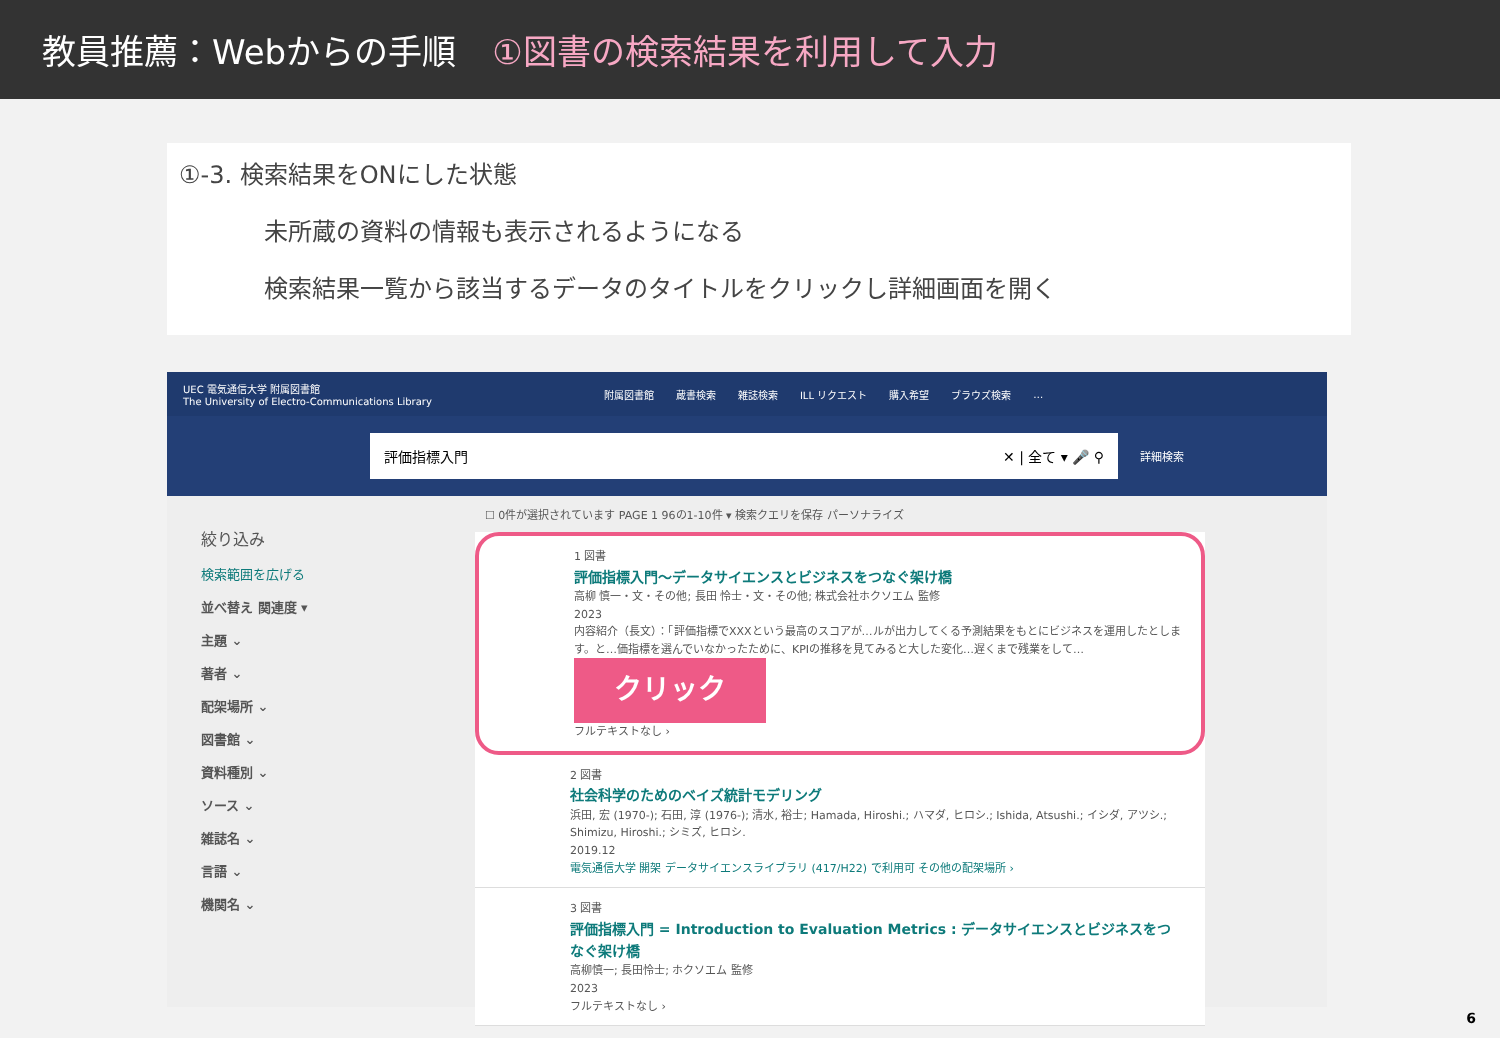教員推薦：Webからの手順 ①図書の検索結果を利用して入力
①-3. 検索結果をONにした状態
未所蔵の資料の情報も表示されるようになる
検索結果一覧から該当するデータのタイトルをクリックし詳細画面を開く
UEC 電気通信大学 附属図書館
The University of Electro-Communications Library 附属図書館 蔵書検索 雑誌検索 ILL リクエスト 購入希望 ブラウズ検索 …
評価指標入門 ✕ | 全て ▾ 🎤 ⚲
詳細検索
絞り込み
検索範囲を広げる
並べ替え 関連度 ▾
主題 ⌄
著者 ⌄
配架場所 ⌄
図書館 ⌄
資料種別 ⌄
ソース ⌄
雑誌名 ⌄
言語 ⌄
機関名 ⌄
☐ 0件が選択されています PAGE 1 96の1-10件 ▾ 検索クエリを保存 パーソナライズ
1 図書
評価指標入門～データサイエンスとビジネスをつなぐ架け橋
高柳 慎一・文・その他; 長田 怜士・文・その他; 株式会社ホクソエム 監修
2023
内容紹介（長文）：「評価指標でXXXという最高のスコアが…ルが出力してくる予測結果をもとにビジネスを運用したとします。と…価指標を選んでいなかったために、KPIの推移を見てみると大した変化…遅くまで残業をして…
クリック
フルテキストなし ›
2 図書
社会科学のためのベイズ統計モデリング
浜田, 宏 (1970-); 石田, 淳 (1976-); 清水, 裕士; Hamada, Hiroshi.; ハマダ, ヒロシ.; Ishida, Atsushi.; イシダ, アツシ.; Shimizu, Hiroshi.; シミズ, ヒロシ.
2019.12
電気通信大学 開架 データサイエンスライブラリ (417/H22) で利用可 その他の配架場所 ›
3 図書
評価指標入門 = Introduction to Evaluation Metrics : データサイエンスとビジネスをつなぐ架け橋
高柳慎一; 長田怜士; ホクソエム 監修
2023
フルテキストなし ›
6